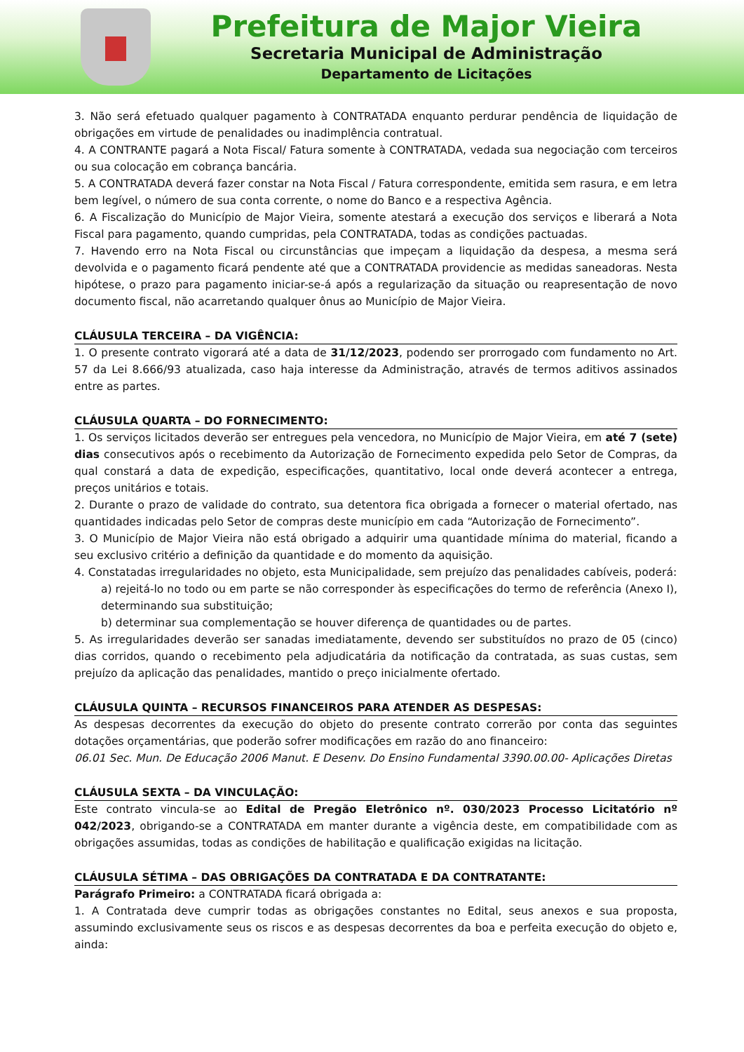Prefeitura de Major Vieira
Secretaria Municipal de Administração
Departamento de Licitações
3. Não será efetuado qualquer pagamento à CONTRATADA enquanto perdurar pendência de liquidação de obrigações em virtude de penalidades ou inadimplência contratual.
4. A CONTRANTE pagará a Nota Fiscal/ Fatura somente à CONTRATADA, vedada sua negociação com terceiros ou sua colocação em cobrança bancária.
5. A CONTRATADA deverá fazer constar na Nota Fiscal / Fatura correspondente, emitida sem rasura, e em letra bem legível, o número de sua conta corrente, o nome do Banco e a respectiva Agência.
6. A Fiscalização do Município de Major Vieira, somente atestará a execução dos serviços e liberará a Nota Fiscal para pagamento, quando cumpridas, pela CONTRATADA, todas as condições pactuadas.
7. Havendo erro na Nota Fiscal ou circunstâncias que impeçam a liquidação da despesa, a mesma será devolvida e o pagamento ficará pendente até que a CONTRATADA providencie as medidas saneadoras. Nesta hipótese, o prazo para pagamento iniciar-se-á após a regularização da situação ou reapresentação de novo documento fiscal, não acarretando qualquer ônus ao Município de Major Vieira.
CLÁUSULA TERCEIRA – DA VIGÊNCIA:
1. O presente contrato vigorará até a data de 31/12/2023, podendo ser prorrogado com fundamento no Art. 57 da Lei 8.666/93 atualizada, caso haja interesse da Administração, através de termos aditivos assinados entre as partes.
CLÁUSULA QUARTA – DO FORNECIMENTO:
1. Os serviços licitados deverão ser entregues pela vencedora, no Município de Major Vieira, em até 7 (sete) dias consecutivos após o recebimento da Autorização de Fornecimento expedida pelo Setor de Compras, da qual constará a data de expedição, especificações, quantitativo, local onde deverá acontecer a entrega, preços unitários e totais.
2. Durante o prazo de validade do contrato, sua detentora fica obrigada a fornecer o material ofertado, nas quantidades indicadas pelo Setor de compras deste município em cada “Autorização de Fornecimento”.
3. O Município de Major Vieira não está obrigado a adquirir uma quantidade mínima do material, ficando a seu exclusivo critério a definição da quantidade e do momento da aquisição.
4. Constatadas irregularidades no objeto, esta Municipalidade, sem prejuízo das penalidades cabíveis, poderá:
a) rejeitá-lo no todo ou em parte se não corresponder às especificações do termo de referência (Anexo I), determinando sua substituição;
b) determinar sua complementação se houver diferença de quantidades ou de partes.
5. As irregularidades deverão ser sanadas imediatamente, devendo ser substituídos no prazo de 05 (cinco) dias corridos, quando o recebimento pela adjudicatária da notificação da contratada, as suas custas, sem prejuízo da aplicação das penalidades, mantido o preço inicialmente ofertado.
CLÁUSULA QUINTA – RECURSOS FINANCEIROS PARA ATENDER AS DESPESAS:
As despesas decorrentes da execução do objeto do presente contrato correrão por conta das seguintes dotações orçamentárias, que poderão sofrer modificações em razão do ano financeiro:
06.01 Sec. Mun. De Educação 2006 Manut. E Desenv. Do Ensino Fundamental 3390.00.00- Aplicações Diretas
CLÁUSULA SEXTA – DA VINCULAÇÃO:
Este contrato vincula-se ao Edital de Pregão Eletrônico nº. 030/2023 Processo Licitatório nº 042/2023, obrigando-se a CONTRATADA em manter durante a vigência deste, em compatibilidade com as obrigações assumidas, todas as condições de habilitação e qualificação exigidas na licitação.
CLÁUSULA SÉTIMA – DAS OBRIGAÇÕES DA CONTRATADA E DA CONTRATANTE:
Parágrafo Primeiro: a CONTRATADA ficará obrigada a:
1. A Contratada deve cumprir todas as obrigações constantes no Edital, seus anexos e sua proposta, assumindo exclusivamente seus os riscos e as despesas decorrentes da boa e perfeita execução do objeto e, ainda: